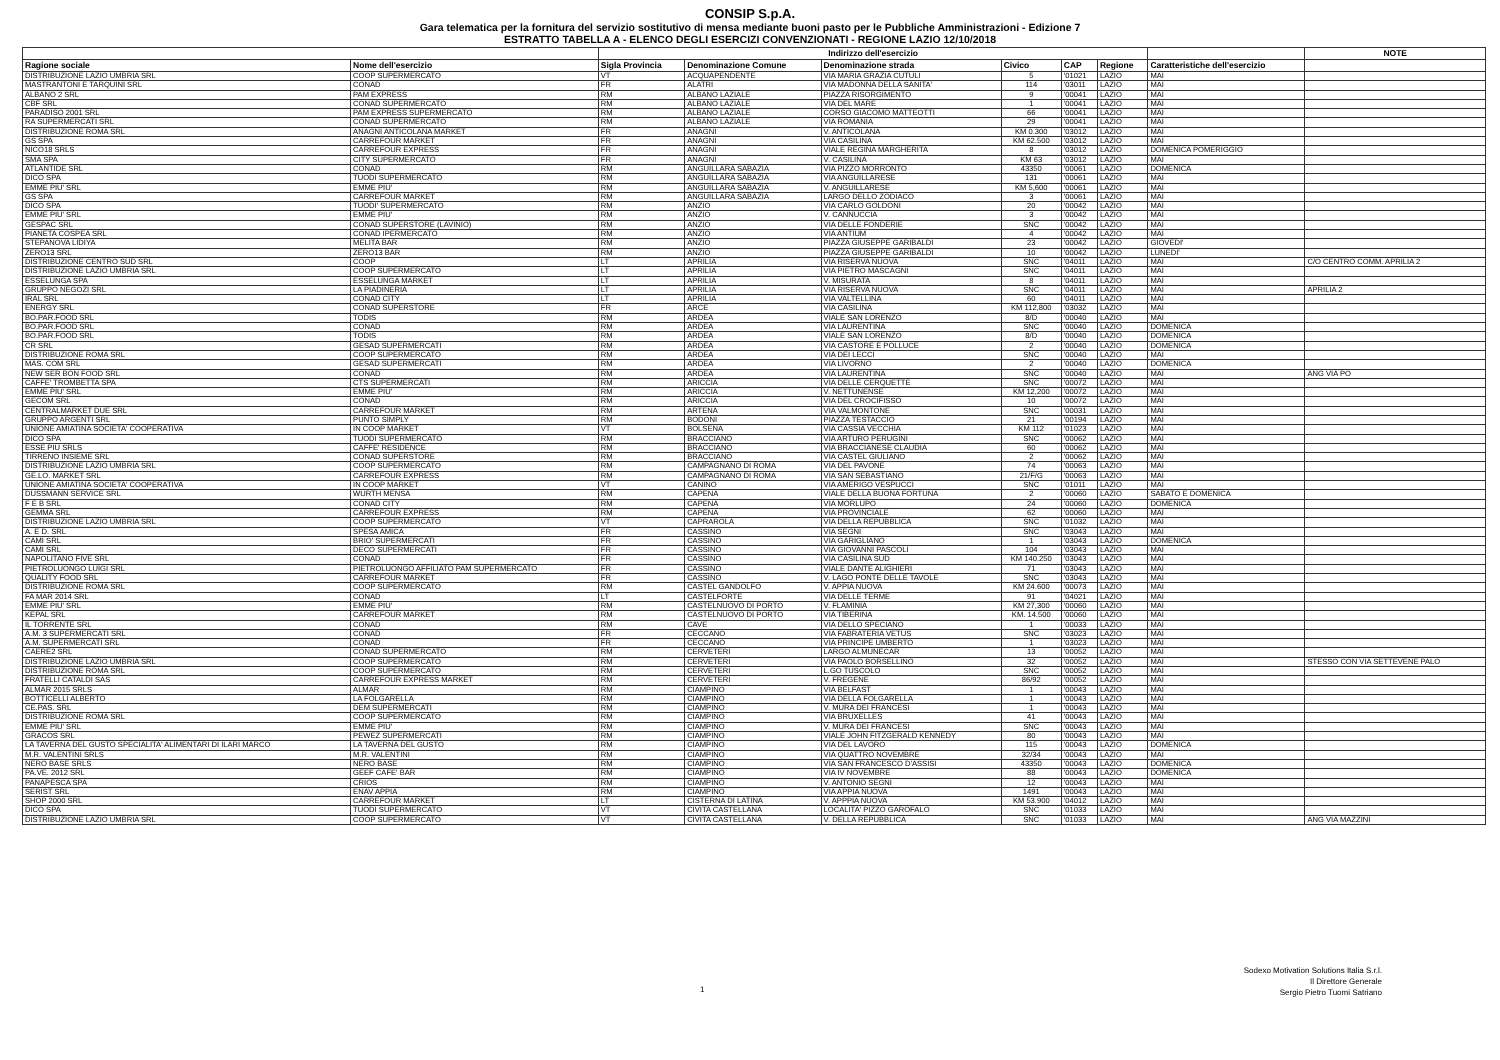CONSIP S.p.A.
Gara telematica per la fornitura del servizio sostitutivo di mensa mediante buoni pasto per le Pubbliche Amministrazioni - Edizione 7
ESTRATTO TABELLA A - ELENCO DEGLI ESERCIZI CONVENZIONATI - REGIONE LAZIO 12/10/2018
| | | Indirizzo dell'esercizio | | | | | | | NOTE |
| --- | --- | --- | --- | --- | --- | --- | --- | --- | --- |
| Ragione sociale | Nome dell'esercizio | Sigla Provincia | Denominazione Comune | Denominazione strada | Civico | CAP | Regione | Caratteristiche dell'esercizio | |
| DISTRIBUZIONE LAZIO UMBRIA SRL | COOP SUPERMERCATO | VT | ACQUAPENDENTE | VIA MARIA GRAZIA CUTULI | 5 | '01021 | LAZIO | MAI | |
| MASTRANTONI E TARQUINI SRL | CONAD | FR | ALATRI | VIA MADONNA DELLA SANITA' | 114 | '03011 | LAZIO | MAI | |
| ALBANO 2 SRL | PAM EXPRESS | RM | ALBANO LAZIALE | PIAZZA RISORGIMENTO | 9 | '00041 | LAZIO | MAI | |
| CBF SRL | CONAD SUPERMERCATO | RM | ALBANO LAZIALE | VIA DEL MARE | 1 | '00041 | LAZIO | MAI | |
| PARADISO 2001 SRL | PAM EXPRESS SUPERMERCATO | RM | ALBANO LAZIALE | CORSO GIACOMO MATTEOTTI | 66 | '00041 | LAZIO | MAI | |
| RA SUPERMERCATI SRL | CONAD SUPERMERCATO | RM | ALBANO LAZIALE | VIA ROMANIA | 29 | '00041 | LAZIO | MAI | |
| DISTRIBUZIONE ROMA SRL | ANAGNI ANTICOLANA MARKET | FR | ANAGNI | V. ANTICOLANA | KM 0.300 | '03012 | LAZIO | MAI | |
| GS SPA | CARREFOUR MARKET | FR | ANAGNI | VIA CASILINA | KM 62.500 | '03012 | LAZIO | MAI | |
| NICO18 SRLS | CARREFOUR EXPRESS | FR | ANAGNI | VIALE REGINA MARGHERITA | 8 | '03012 | LAZIO | DOMENICA POMERIGGIO | |
| SMA SPA | CITY SUPERMERCATO | FR | ANAGNI | V. CASILINA | KM 63 | '03012 | LAZIO | MAI | |
| ATLANTIDE SRL | CONAD | RM | ANGUILLARA SABAZIA | VIA PIZZO MORRONTO | 43350 | '00061 | LAZIO | DOMENICA | |
| DICO SPA | TUODI SUPERMERCATO | RM | ANGUILLARA SABAZIA | VIA ANGUILLARESE | 131 | '00061 | LAZIO | MAI | |
| EMME PIU' SRL | EMME PIU' | RM | ANGUILLARA SABAZIA | V. ANGUILLARESE | KM 5,600 | '00061 | LAZIO | MAI | |
| GS SPA | CARREFOUR MARKET | RM | ANGUILLARA SABAZIA | LARGO DELLO ZODIACO | 3 | '00061 | LAZIO | MAI | |
| DICO SPA | TUODI' SUPERMERCATO | RM | ANZIO | VIA CARLO GOLDONI | 20 | '00042 | LAZIO | MAI | |
| EMME PIU' SRL | EMME PIU' | RM | ANZIO | V. CANNUCCIA | 3 | '00042 | LAZIO | MAI | |
| GESPAC SRL | CONAD SUPERSTORE (LAVINIO) | RM | ANZIO | VIA DELLE FONDERIE | SNC | '00042 | LAZIO | MAI | |
| PIANETA COSPEA SRL | CONAD IPERMERCATO | RM | ANZIO | VIA ANTIUM | 4 | '00042 | LAZIO | MAI | |
| STEPANOVA LIDIYA | MELITA BAR | RM | ANZIO | PIAZZA GIUSEPPE GARIBALDI | 23 | '00042 | LAZIO | GIOVEDI' | |
| ZERO13 SRL | ZERO13 BAR | RM | ANZIO | PIAZZA GIUSEPPE GARIBALDI | 10 | '00042 | LAZIO | LUNEDI' | |
| DISTRIBUZIONE CENTRO SUD SRL | COOP | LT | APRILIA | VIA RISERVA NUOVA | SNC | '04011 | LAZIO | MAI | C/O CENTRO COMM. APRILIA 2 |
| DISTRIBUZIONE LAZIO UMBRIA SRL | COOP SUPERMERCATO | LT | APRILIA | VIA PIETRO MASCAGNI | SNC | '04011 | LAZIO | MAI | |
| ESSELUNGA SPA | ESSELUNGA MARKET | LT | APRILIA | V. MISURATA | 8 | '04011 | LAZIO | MAI | |
| GRUPPO NEGOZI SRL | LA PIADINERIA | LT | APRILIA | VIA RISERVA NUOVA | SNC | '04011 | LAZIO | MAI | APRILIA 2 |
| IRAL SRL | CONAD CITY | LT | APRILIA | VIA VALTELLINA | 60 | '04011 | LAZIO | MAI | |
| ENERGY SRL | CONAD SUPERSTORE | FR | ARCE | VIA CASILINA | KM 112,800 | '03032 | LAZIO | MAI | |
| BO.PAR.FOOD SRL | TODIS | RM | ARDEA | VIALE SAN LORENZO | 8/D | '00040 | LAZIO | MAI | |
| BO.PAR.FOOD SRL | CONAD | RM | ARDEA | VIA LAURENTINA | SNC | '00040 | LAZIO | DOMENICA | |
| BO.PAR.FOOD SRL | TODIS | RM | ARDEA | VIALE SAN LORENZO | 8/D | '00040 | LAZIO | DOMENICA | |
| CR SRL | GESAD SUPERMERCATI | RM | ARDEA | VIA CASTORE E POLLUCE | 2 | '00040 | LAZIO | DOMENICA | |
| DISTRIBUZIONE ROMA SRL | COOP SUPERMERCATO | RM | ARDEA | VIA DEI LECCI | SNC | '00040 | LAZIO | MAI | |
| MAS. COM SRL | GESAD SUPERMERCATI | RM | ARDEA | VIA LIVORNO | 2 | '00040 | LAZIO | DOMENICA | |
| NEW SER BON FOOD SRL | CONAD | RM | ARDEA | VIA LAURENTINA | SNC | '00040 | LAZIO | MAI | ANG VIA PO |
| CAFFE' TROMBETTA SPA | CTS SUPERMERCATI | RM | ARICCIA | VIA DELLE CERQUETTE | SNC | '00072 | LAZIO | MAI | |
| EMME PIU' SRL | EMME PIU' | RM | ARICCIA | V. NETTUNENSE | KM 12,200 | '00072 | LAZIO | MAI | |
| GECOM SRL | CONAD | RM | ARICCIA | VIA DEL CROCIFISSO | 10 | '00072 | LAZIO | MAI | |
| CENTRALMARKET DUE SRL | CARREFOUR MARKET | RM | ARTENA | VIA VALMONTONE | SNC | '00031 | LAZIO | MAI | |
| GRUPPO ARGENTI SRL | PUNTO SIMPLY | RM | BODONI | PIAZZA TESTACCIO | 21 | '00194 | LAZIO | MAI | |
| UNIONE AMIATINA SOCIETA' COOPERATIVA | IN COOP MARKET | VT | BOLSENA | VIA CASSIA VECCHIA | KM 112 | '01023 | LAZIO | MAI | |
| DICO SPA | TUODI SUPERMERCATO | RM | BRACCIANO | VIA ARTURO PERUGINI | SNC | '00062 | LAZIO | MAI | |
| ESSE PIU SRLS | CAFFE' RESIDENCE | RM | BRACCIANO | VIA BRACCIANESE CLAUDIA | 60 | '00062 | LAZIO | MAI | |
| TIRRENO INSIEME SRL | CONAD SUPERSTORE | RM | BRACCIANO | VIA CASTEL GIULIANO | 2 | '00062 | LAZIO | MAI | |
| DISTRIBUZIONE LAZIO UMBRIA SRL | COOP SUPERMERCATO | RM | CAMPAGNANO DI ROMA | VIA DEL PAVONE | 74 | '00063 | LAZIO | MAI | |
| GE.LO. MARKET SRL | CARREFOUR EXPRESS | RM | CAMPAGNANO DI ROMA | VIA SAN SEBASTIANO | 21/F/G | '00063 | LAZIO | MAI | |
| UNIONE AMIATINA SOCIETA' COOPERATIVA | IN COOP MARKET | VT | CANINO | VIA AMERIGO VESPUCCI | SNC | '01011 | LAZIO | MAI | |
| DUSSMANN SERVICE SRL | WURTH MENSA | RM | CAPENA | VIALE DELLA BUONA FORTUNA | 2 | '00060 | LAZIO | SABATO E DOMENICA | |
| F E B SRL | CONAD CITY | RM | CAPENA | VIA MORLUPO | 24 | '00060 | LAZIO | DOMENICA | |
| GEMMA SRL | CARREFOUR EXPRESS | RM | CAPENA | VIA PROVINCIALE | 62 | '00060 | LAZIO | MAI | |
| DISTRIBUZIONE LAZIO UMBRIA SRL | COOP SUPERMERCATO | VT | CAPRAROLA | VIA DELLA REPUBBLICA | SNC | '01032 | LAZIO | MAI | |
| A. E D. SRL | SPESA AMICA | FR | CASSINO | VIA SEGNI | SNC | '03043 | LAZIO | MAI | |
| CAMI SRL | BRIO' SUPERMERCATI | FR | CASSINO | VIA GARIGLIANO | 1 | '03043 | LAZIO | DOMENICA | |
| CAMI SRL | DECO SUPERMERCATI | FR | CASSINO | VIA GIOVANNI PASCOLI | 104 | '03043 | LAZIO | MAI | |
| NAPOLITANO FIVE SRL | CONAD | FR | CASSINO | VIA CASILINA SUD | KM 140.250 | '03043 | LAZIO | MAI | |
| PIETROLUONGO LUIGI SRL | PIETROLUONGO AFFILIATO PAM SUPERMERCATO | FR | CASSINO | VIALE DANTE ALIGHIERI | 71 | '03043 | LAZIO | MAI | |
| QUALITY FOOD SRL | CARREFOUR MARKET | FR | CASSINO | V. LAGO PONTE DELLE TAVOLE | SNC | '03043 | LAZIO | MAI | |
| DISTRIBUZIONE ROMA SRL | COOP SUPERMERCATO | RM | CASTEL GANDOLFO | V. APPIA NUOVA | KM 24.600 | '00073 | LAZIO | MAI | |
| FA MAR 2014 SRL | CONAD | LT | CASTELFORTE | VIA DELLE TERME | 91 | '04021 | LAZIO | MAI | |
| EMME PIU' SRL | EMME PIU' | RM | CASTELNUOVO DI PORTO | V. FLAMINIA | KM 27,300 | '00060 | LAZIO | MAI | |
| KEPAL SRL | CARREFOUR MARKET | RM | CASTELNUOVO DI PORTO | VIA TIBERINA | KM. 14.500 | '00060 | LAZIO | MAI | |
| IL TORRENTE SRL | CONAD | RM | CAVE | VIA DELLO SPECIANO | 1 | '00033 | LAZIO | MAI | |
| A.M. 3 SUPERMERCATI SRL | CONAD | FR | CECCANO | VIA FABRATERIA VETUS | SNC | '03023 | LAZIO | MAI | |
| A.M. SUPERMERCATI SRL | CONAD | FR | CECCANO | VIA PRINCIPE UMBERTO | 1 | '03023 | LAZIO | MAI | |
| CAERE2 SRL | CONAD SUPERMERCATO | RM | CERVETERI | LARGO ALMUNECAR | 13 | '00052 | LAZIO | MAI | |
| DISTRIBUZIONE LAZIO UMBRIA SRL | COOP SUPERMERCATO | RM | CERVETERI | VIA PAOLO BORSELLINO | 32 | '00052 | LAZIO | MAI | STESSO CON VIA SETTEVENE PALO |
| DISTRIBUZIONE ROMA SRL | COOP SUPERMERCATO | RM | CERVETERI | L.GO TUSCOLO | SNC | '00052 | LAZIO | MAI | |
| FRATELLI CATALDI SAS | CARREFOUR EXPRESS MARKET | RM | CERVETERI | V. FREGENE | 86/92 | '00052 | LAZIO | MAI | |
| ALMAR 2015 SRLS | ALMAR | RM | CIAMPINO | VIA BELFAST | 1 | '00043 | LAZIO | MAI | |
| BOTTICELLI ALBERTO | LA FOLGARELLA | RM | CIAMPINO | VIA DELLA FOLGARELLA | 1 | '00043 | LAZIO | MAI | |
| CE.PAS. SRL | DEM SUPERMERCATI | RM | CIAMPINO | V. MURA DEI FRANCESI | 1 | '00043 | LAZIO | MAI | |
| DISTRIBUZIONE ROMA SRL | COOP SUPERMERCATO | RM | CIAMPINO | VIA BRUXELLES | 41 | '00043 | LAZIO | MAI | |
| EMME PIU' SRL | EMME PIU' | RM | CIAMPINO | V. MURA DEI FRANCESI | SNC | '00043 | LAZIO | MAI | |
| GRACOS SRL | PEWEZ SUPERMERCATI | RM | CIAMPINO | VIALE JOHN FITZGERALD KENNEDY | 80 | '00043 | LAZIO | MAI | |
| LA TAVERNA DEL GUSTO SPECIALITA' ALIMENTARI DI ILARI MARCO | LA TAVERNA DEL GUSTO | RM | CIAMPINO | VIA DEL LAVORO | 115 | '00043 | LAZIO | DOMENICA | |
| M.R. VALENTINI SRLS | M.R. VALENTINI | RM | CIAMPINO | VIA QUATTRO NOVEMBRE | 32/34 | '00043 | LAZIO | MAI | |
| NERO BASE SRLS | NERO BASE | RM | CIAMPINO | VIA SAN FRANCESCO D'ASSISI | 43350 | '00043 | LAZIO | DOMENICA | |
| PA.VE. 2012 SRL | GEEF CAFE' BAR | RM | CIAMPINO | VIA IV NOVEMBRE | 88 | '00043 | LAZIO | DOMENICA | |
| PANAPESCA SPA | CRIOS | RM | CIAMPINO | V. ANTONIO SEGNI | 12 | '00043 | LAZIO | MAI | |
| SERIST SRL | ENAV APPIA | RM | CIAMPINO | VIA APPIA NUOVA | 1491 | '00043 | LAZIO | MAI | |
| SHOP 2000 SRL | CARREFOUR MARKET | LT | CISTERNA DI LATINA | V. APPPIA NUOVA | KM 53.900 | '04012 | LAZIO | MAI | |
| DICO SPA | TUODI SUPERMERCATO | VT | CIVITA CASTELLANA | LOCALITA' PIZZO GAROFALO | SNC | '01033 | LAZIO | MAI | |
| DISTRIBUZIONE LAZIO UMBRIA SRL | COOP SUPERMERCATO | VT | CIVITA CASTELLANA | V. DELLA REPUBBLICA | SNC | '01033 | LAZIO | MAI | ANG VIA MAZZINI |
1
Sodexo Motivation Solutions Italia S.r.l.
Il Direttore Generale
Sergio Pietro Tuomi Satriano